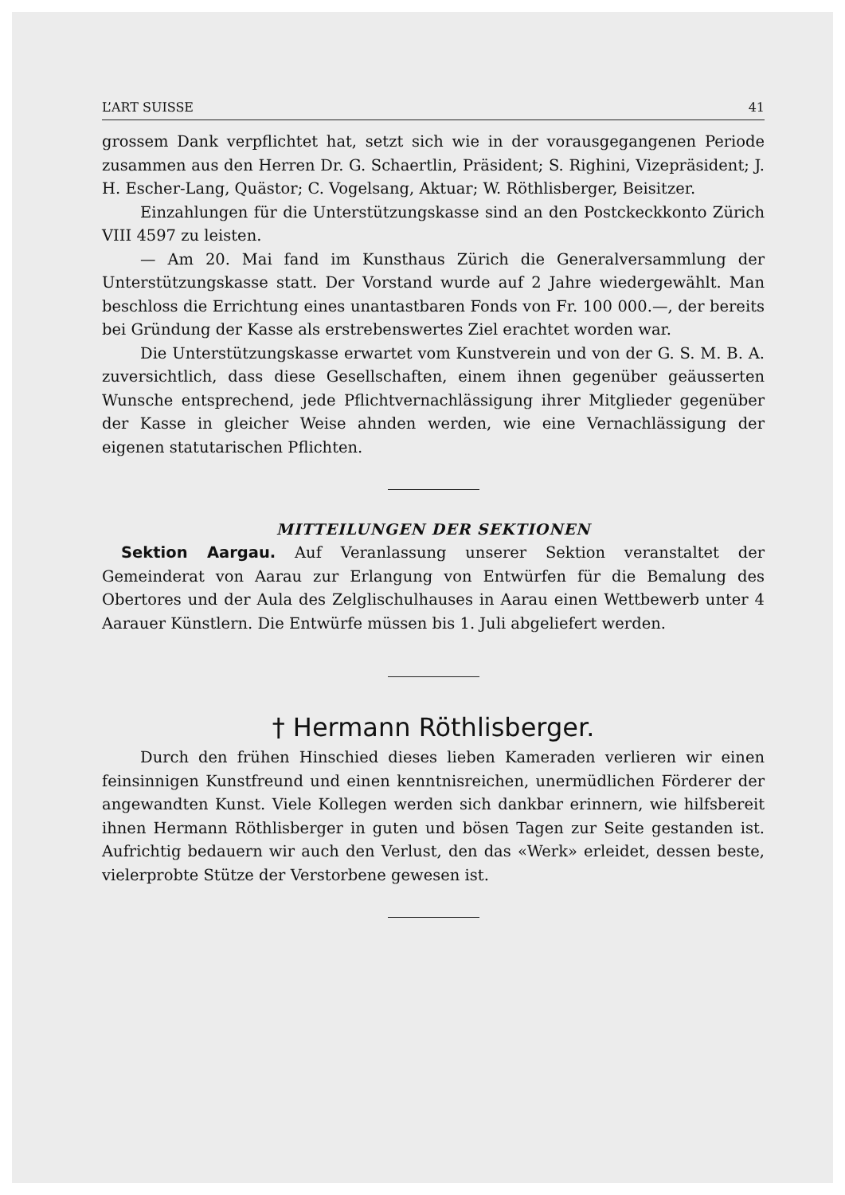L’ART SUISSE 41
grossem Dank verpflichtet hat, setzt sich wie in der vorausgegangenen Periode zusammen aus den Herren Dr. G. Schaertlin, Präsident; S. Righini, Vizepräsident; J. H. Escher-Lang, Quästor; C. Vogelsang, Aktuar; W. Röthlisberger, Beisitzer.
Einzahlungen für die Unterstützungskasse sind an den Postckeckkonto Zürich VIII 4597 zu leisten.
— Am 20. Mai fand im Kunsthaus Zürich die Generalversammlung der Unterstützungskasse statt. Der Vorstand wurde auf 2 Jahre wiedergewählt. Man beschloss die Errichtung eines unantastbaren Fonds von Fr. 100 000.—, der bereits bei Gründung der Kasse als erstrebenswertes Ziel erachtet worden war.
Die Unterstützungskasse erwartet vom Kunstverein und von der G. S. M. B. A. zuversichtlich, dass diese Gesellschaften, einem ihnen gegenüber geäusserten Wunsche entsprechend, jede Pflichtvernachlässigung ihrer Mitglieder gegenüber der Kasse in gleicher Weise ahnden werden, wie eine Vernachlässigung der eigenen statutarischen Pflichten.
MITTEILUNGEN DER SEKTIONEN
Sektion Aargau. Auf Veranlassung unserer Sektion veranstaltet der Gemeinderat von Aarau zur Erlangung von Entwürfen für die Bemalung des Obertores und der Aula des Zelglischulhauses in Aarau einen Wettbewerb unter 4 Aarauer Künstlern. Die Entwürfe müssen bis 1. Juli abgeliefert werden.
† Hermann Röthlisberger.
Durch den frühen Hinschied dieses lieben Kameraden verlieren wir einen feinsinnigen Kunstfreund und einen kenntnisreichen, unermüdlichen Förderer der angewandten Kunst. Viele Kollegen werden sich dankbar erinnern, wie hilfsbereit ihnen Hermann Röthlisberger in guten und bösen Tagen zur Seite gestanden ist. Aufrichtig bedauern wir auch den Verlust, den das «Werk» erleidet, dessen beste, vielerprobte Stütze der Verstorbene gewesen ist.